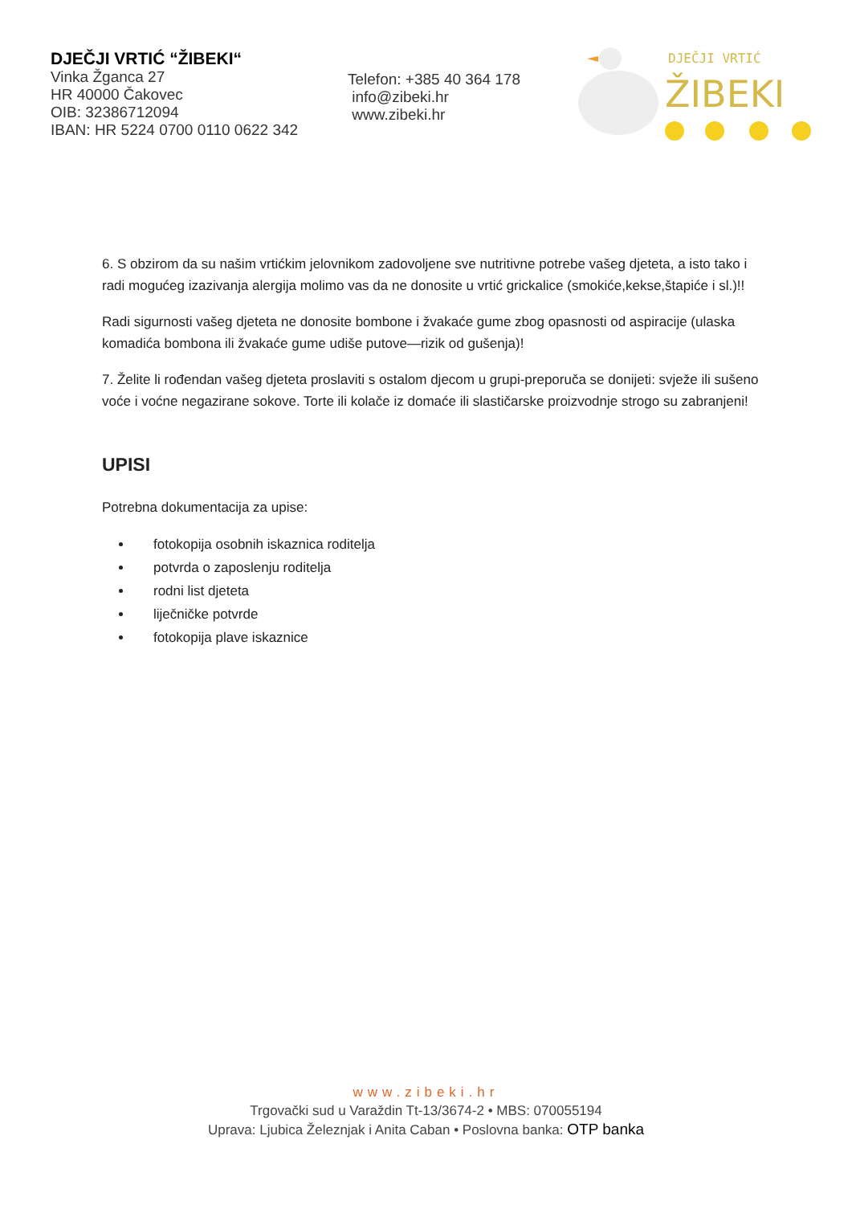DJEČJI VRTIĆ “ŽIBEKI“
Vinka Žganca 27
HR 40000 Čakovec
OIB: 32386712094
IBAN: HR 5224 0700 0110 0622 342
Telefon: +385 40 364 178
info@zibeki.hr
www.zibeki.hr
DJEČJI VRTIĆ
ŽIBEKI
6. S obzirom da su našim vrtićkim jelovnikom zadovoljene sve nutritivne potrebe vašeg djeteta, a isto tako i radi mogućeg izazivanja alergija molimo vas da ne donosite u vrtić grickalice (smokiće,kekse,štapiće i sl.)!!
Radi sigurnosti vašeg djeteta ne donosite bombone i žvakaće gume zbog opasnosti od aspiracije (ulaska komadića bombona ili žvakaće gume udiše putove—rizik od gušenja)!
7. Želite li rođendan vašeg djeteta proslaviti s ostalom djecom u grupi-preporuča se donijeti: svježe ili sušeno voće i voćne negazirane sokove. Torte ili kolače iz domaće ili slastičarske proizvodnje strogo su zabranjeni!
UPISI
Potrebna dokumentacija za upise:
fotokopija osobnih iskaznica roditelja
potvrda o zaposlenju roditelja
rodni list djeteta
liječničke potvrde
fotokopija plave iskaznice
www.zibeki.hr
Trgovački sud u Varaždin Tt-13/3674-2 • MBS: 070055194
Uprava: Ljubica Železnjak i Anita Caban • Poslovna banka: OTP banka